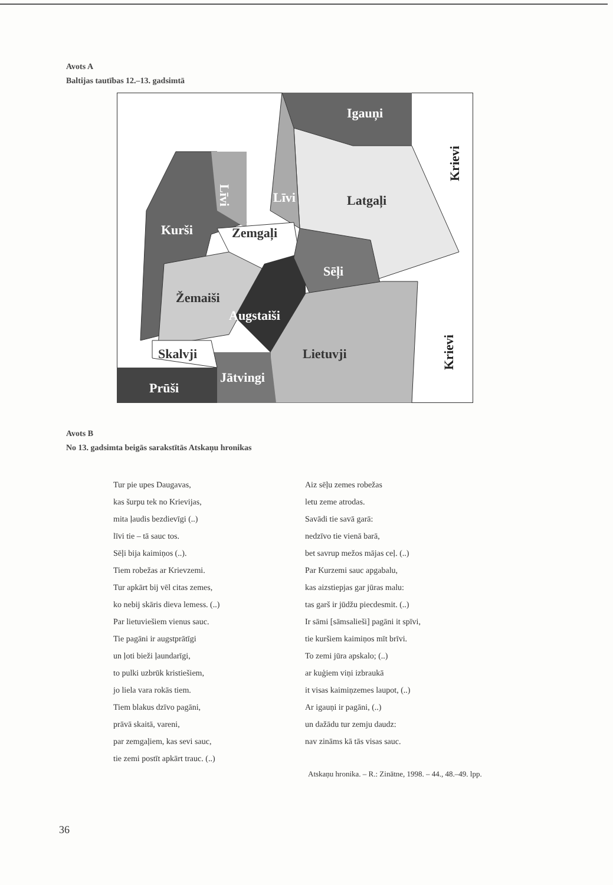Avots A
Baltijas tautības 12.–13. gadsimtā
Igauņi
Krievi
Līvi
Līvi
Latgaļi
Kurši
Zemgaļi
Sēļi
Žemaiši
Augstaiši
Krievi
Skalvji
Lietuvji
Jātvingi
Prūši
Avots B
No 13. gadsimta beigās sarakstītās Atskaņu hronikas
Tur pie upes Daugavas,
kas šurpu tek no Krievijas,
mita ļaudis bezdievīgi (..)
līvi tie – tā sauc tos.
Sēļi bija kaimiņos (..).
Tiem robežas ar Krievzemi.
Tur apkārt bij vēl citas zemes,
ko nebij skāris dieva lemess. (..)
Par lietuviešiem vienus sauc.
Tie pagāni ir augstprātīgi
un ļoti bieži ļaundarīgi,
to pulki uzbrūk kristiešiem,
jo liela vara rokās tiem.
Tiem blakus dzīvo pagāni,
prāvā skaitā, vareni,
par zemgaļiem, kas sevi sauc,
tie zemi postīt apkārt trauc. (..)
Aiz sēļu zemes robežas
letu zeme atrodas.
Savādi tie savā garā:
nedzīvo tie vienā barā,
bet savrup mežos mājas ceļ. (..)
Par Kurzemi sauc apgabalu,
kas aizstiepjas gar jūras malu:
tas garš ir jūdžu piecdesmit. (..)
Ir sāmi [sāmsalieši] pagāni it spīvi,
tie kuršiem kaimiņos mīt brīvi.
To zemi jūra apskalo; (..)
ar kuģiem viņi izbraukā
it visas kaimiņzemes laupot, (..)
Ar igauņi ir pagāni, (..)
un dažādu tur zemju daudz:
nav zināms kā tās visas sauc.
Atskaņu hronika. – R.: Zinātne, 1998. – 44., 48.–49. lpp.
36